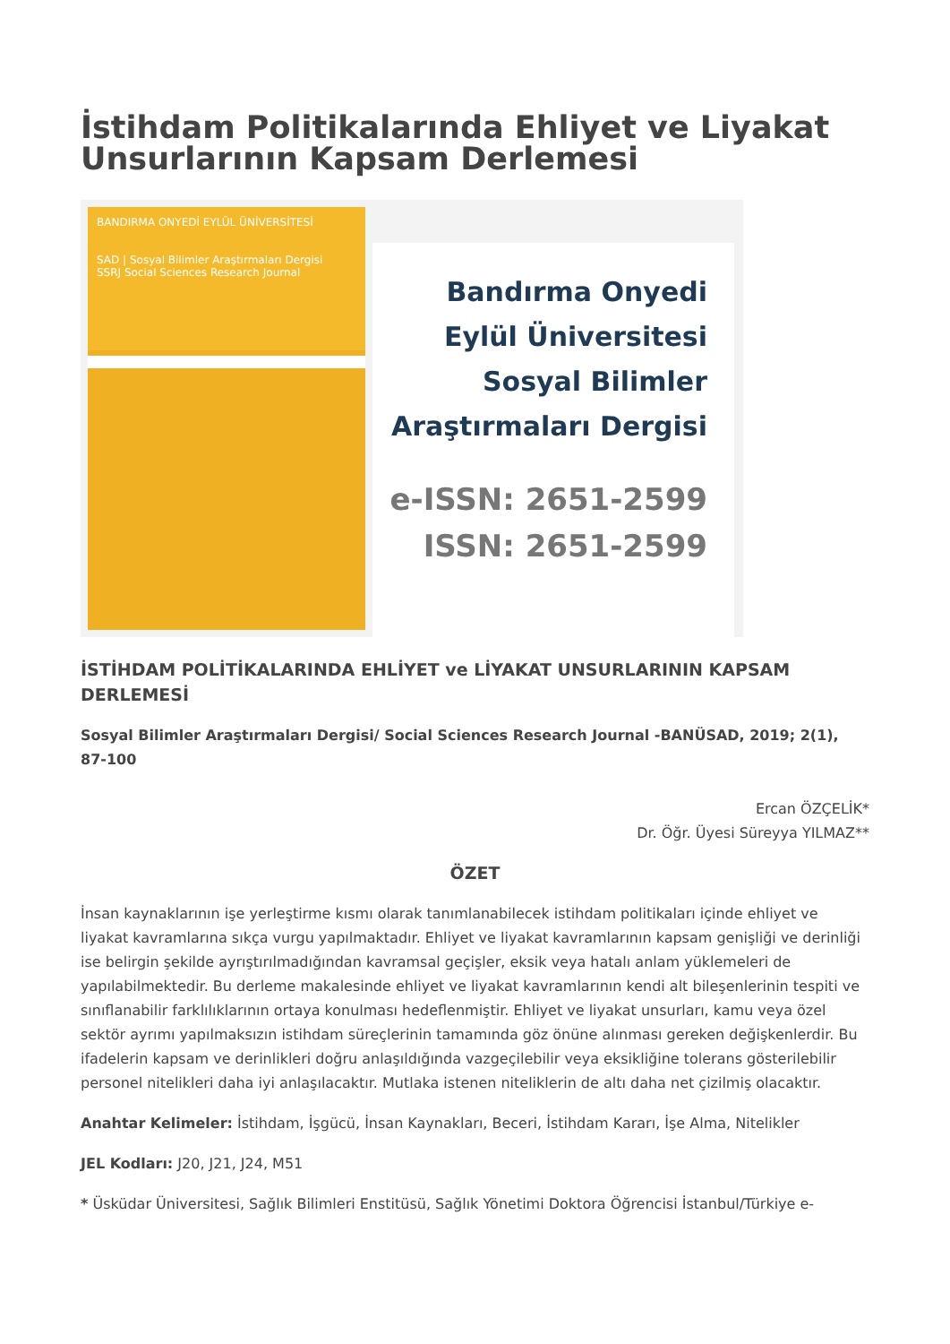İstihdam Politikalarında Ehliyet ve Liyakat Unsurlarının Kapsam Derlemesi
BANDIRMA ONYEDİ EYLÜL ÜNİVERSİTESİ
SAD | Sosyal Bilimler Araştırmaları Dergisi
SSRJ Social Sciences Research Journal
Bandırma Onyedi
Eylül Üniversitesi
Sosyal Bilimler
Araştırmaları Dergisi
e-ISSN: 2651-2599
ISSN: 2651-2599
İSTİHDAM POLİTİKALARINDA EHLİYET ve LİYAKAT UNSURLARININ KAPSAM DERLEMESİ
Sosyal Bilimler Araştırmaları Dergisi/ Social Sciences Research Journal -BANÜSAD, 2019; 2(1), 87-100
Ercan ÖZÇELİK*
Dr. Öğr. Üyesi Süreyya YILMAZ**
ÖZET
İnsan kaynaklarının işe yerleştirme kısmı olarak tanımlanabilecek istihdam politikaları içinde ehliyet ve liyakat kavramlarına sıkça vurgu yapılmaktadır. Ehliyet ve liyakat kavramlarının kapsam genişliği ve derinliği ise belirgin şekilde ayrıştırılmadığından kavramsal geçişler, eksik veya hatalı anlam yüklemeleri de yapılabilmektedir. Bu derleme makalesinde ehliyet ve liyakat kavramlarının kendi alt bileşenlerinin tespiti ve sınıflanabilir farklılıklarının ortaya konulması hedeflenmiştir. Ehliyet ve liyakat unsurları, kamu veya özel sektör ayrımı yapılmaksızın istihdam süreçlerinin tamamında göz önüne alınması gereken değişkenlerdir. Bu ifadelerin kapsam ve derinlikleri doğru anlaşıldığında vazgeçilebilir veya eksikliğine tolerans gösterilebilir personel nitelikleri daha iyi anlaşılacaktır. Mutlaka istenen niteliklerin de altı daha net çizilmiş olacaktır.
Anahtar Kelimeler: İstihdam, İşgücü, İnsan Kaynakları, Beceri, İstihdam Kararı, İşe Alma, Nitelikler
JEL Kodları: J20, J21, J24, M51
* Üsküdar Üniversitesi, Sağlık Bilimleri Enstitüsü, Sağlık Yönetimi Doktora Öğrencisi İstanbul/Türkiye e-